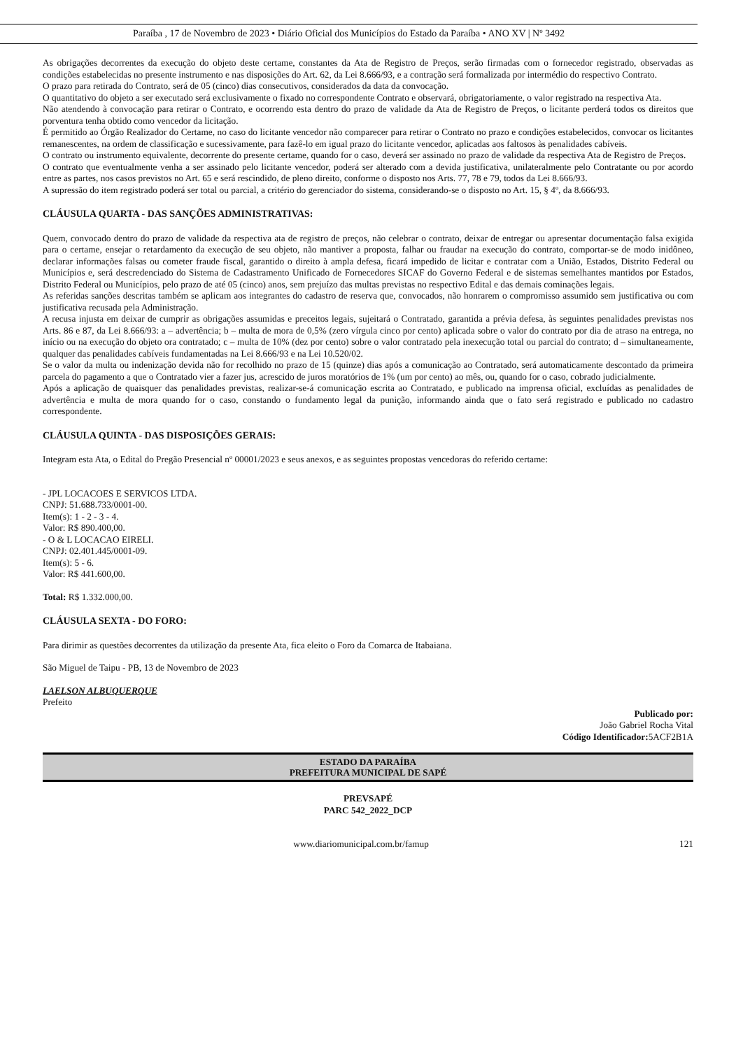Paraíba , 17 de Novembro de 2023 • Diário Oficial dos Municípios do Estado da Paraíba • ANO XV | Nº 3492
As obrigações decorrentes da execução do objeto deste certame, constantes da Ata de Registro de Preços, serão firmadas com o fornecedor registrado, observadas as condições estabelecidas no presente instrumento e nas disposições do Art. 62, da Lei 8.666/93, e a contração será formalizada por intermédio do respectivo Contrato.
O prazo para retirada do Contrato, será de 05 (cinco) dias consecutivos, considerados da data da convocação.
O quantitativo do objeto a ser executado será exclusivamente o fixado no correspondente Contrato e observará, obrigatoriamente, o valor registrado na respectiva Ata.
Não atendendo à convocação para retirar o Contrato, e ocorrendo esta dentro do prazo de validade da Ata de Registro de Preços, o licitante perderá todos os direitos que porventura tenha obtido como vencedor da licitação.
É permitido ao Órgão Realizador do Certame, no caso do licitante vencedor não comparecer para retirar o Contrato no prazo e condições estabelecidos, convocar os licitantes remanescentes, na ordem de classificação e sucessivamente, para fazê-lo em igual prazo do licitante vencedor, aplicadas aos faltosos às penalidades cabíveis.
O contrato ou instrumento equivalente, decorrente do presente certame, quando for o caso, deverá ser assinado no prazo de validade da respectiva Ata de Registro de Preços.
O contrato que eventualmente venha a ser assinado pelo licitante vencedor, poderá ser alterado com a devida justificativa, unilateralmente pelo Contratante ou por acordo entre as partes, nos casos previstos no Art. 65 e será rescindido, de pleno direito, conforme o disposto nos Arts. 77, 78 e 79, todos da Lei 8.666/93.
A supressão do item registrado poderá ser total ou parcial, a critério do gerenciador do sistema, considerando-se o disposto no Art. 15, § 4º, da 8.666/93.
CLÁUSULA QUARTA - DAS SANÇÕES ADMINISTRATIVAS:
Quem, convocado dentro do prazo de validade da respectiva ata de registro de preços, não celebrar o contrato, deixar de entregar ou apresentar documentação falsa exigida para o certame, ensejar o retardamento da execução de seu objeto, não mantiver a proposta, falhar ou fraudar na execução do contrato, comportar-se de modo inidôneo, declarar informações falsas ou cometer fraude fiscal, garantido o direito à ampla defesa, ficará impedido de licitar e contratar com a União, Estados, Distrito Federal ou Municípios e, será descredenciado do Sistema de Cadastramento Unificado de Fornecedores SICAF do Governo Federal e de sistemas semelhantes mantidos por Estados, Distrito Federal ou Municípios, pelo prazo de até 05 (cinco) anos, sem prejuízo das multas previstas no respectivo Edital e das demais cominações legais.
As referidas sanções descritas também se aplicam aos integrantes do cadastro de reserva que, convocados, não honrarem o compromisso assumido sem justificativa ou com justificativa recusada pela Administração.
A recusa injusta em deixar de cumprir as obrigações assumidas e preceitos legais, sujeitará o Contratado, garantida a prévia defesa, às seguintes penalidades previstas nos Arts. 86 e 87, da Lei 8.666/93: a – advertência; b – multa de mora de 0,5% (zero vírgula cinco por cento) aplicada sobre o valor do contrato por dia de atraso na entrega, no início ou na execução do objeto ora contratado; c – multa de 10% (dez por cento) sobre o valor contratado pela inexecução total ou parcial do contrato; d – simultaneamente, qualquer das penalidades cabíveis fundamentadas na Lei 8.666/93 e na Lei 10.520/02.
Se o valor da multa ou indenização devida não for recolhido no prazo de 15 (quinze) dias após a comunicação ao Contratado, será automaticamente descontado da primeira parcela do pagamento a que o Contratado vier a fazer jus, acrescido de juros moratórios de 1% (um por cento) ao mês, ou, quando for o caso, cobrado judicialmente.
Após a aplicação de quaisquer das penalidades previstas, realizar-se-á comunicação escrita ao Contratado, e publicado na imprensa oficial, excluídas as penalidades de advertência e multa de mora quando for o caso, constando o fundamento legal da punição, informando ainda que o fato será registrado e publicado no cadastro correspondente.
CLÁUSULA QUINTA - DAS DISPOSIÇÕES GERAIS:
Integram esta Ata, o Edital do Pregão Presencial nº 00001/2023 e seus anexos, e as seguintes propostas vencedoras do referido certame:
- JPL LOCACOES E SERVICOS LTDA.
CNPJ: 51.688.733/0001-00.
Item(s): 1 - 2 - 3 - 4.
Valor: R$ 890.400,00.
- O & L LOCACAO EIRELI.
CNPJ: 02.401.445/0001-09.
Item(s): 5 - 6.
Valor: R$ 441.600,00.
Total: R$ 1.332.000,00.
CLÁUSULA SEXTA - DO FORO:
Para dirimir as questões decorrentes da utilização da presente Ata, fica eleito o Foro da Comarca de Itabaiana.
São Miguel de Taipu - PB, 13 de Novembro de 2023
LAELSON ALBUQUERQUE
Prefeito
Publicado por:
João Gabriel Rocha Vital
Código Identificador: 5ACF2B1A
ESTADO DA PARAÍBA
PREFEITURA MUNICIPAL DE SAPÉ
PREVSAPÉ
PARC 542_2022_DCP
www.diariomunicipal.com.br/famup 121